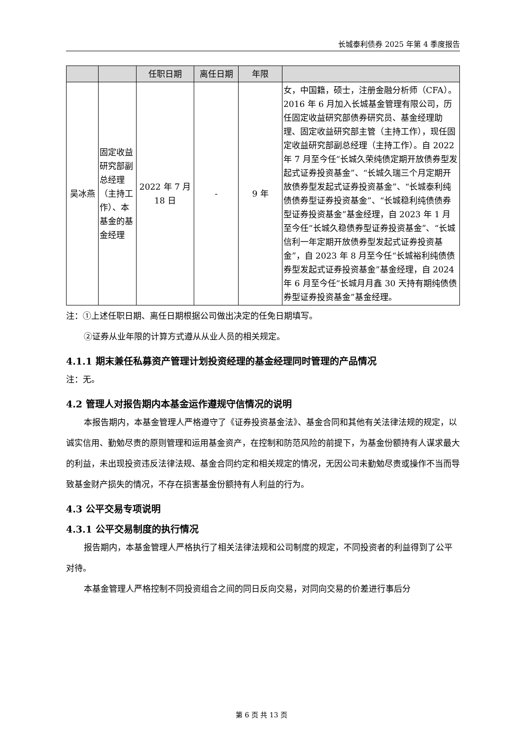长城泰利债券 2025 年第 4 季度报告
| | | 任职日期 | 离任日期 | 年限 | |
| --- | --- | --- | --- | --- | --- |
| 吴冰燕 | 固定收益研究部副总经理（主持工作）、本基金的基金经理 | 2022 年 7 月 18 日 | - | 9 年 | 女，中国籍，硕士，注册金融分析师（CFA）。2016 年 6 月加入长城基金管理有限公司，历任固定收益研究部债券研究员、基金经理助理、固定收益研究部主管（主持工作），现任固定收益研究部副总经理（主持工作）。自 2022 年 7 月至今任“长城久荣纯债定期开放债券型发起式证券投资基金”、“长城久瑞三个月定期开放债券型发起式证券投资基金”、“长城泰利纯债债券型证券投资基金”、“长城稳利纯债债券型证券投资基金”基金经理，自 2023 年 1 月至今任“长城久稳债券型证券投资基金”、“长城信利一年定期开放债券型发起式证券投资基金”，自 2023 年 8 月至今任“长城裕利纯债债券型发起式证券投资基金”基金经理，自 2024 年 6 月至今任“长城月月鑫 30 天持有期纯债债券型证券投资基金”基金经理。 |
注：①上述任职日期、离任日期根据公司做出决定的任免日期填写。
②证券从业年限的计算方式遵从从业人员的相关规定。
4.1.1 期末兼任私募资产管理计划投资经理的基金经理同时管理的产品情况
注：无。
4.2 管理人对报告期内本基金运作遵规守信情况的说明
本报告期内，本基金管理人严格遵守了《证券投资基金法》、基金合同和其他有关法律法规的规定，以诚实信用、勤勉尽责的原则管理和运用基金资产，在控制和防范风险的前提下，为基金份额持有人谋求最大的利益，未出现投资违反法律法规、基金合同约定和相关规定的情况，无因公司未勤勉尽责或操作不当而导致基金财产损失的情况，不存在损害基金份额持有人利益的行为。
4.3 公平交易专项说明
4.3.1 公平交易制度的执行情况
报告期内，本基金管理人严格执行了相关法律法规和公司制度的规定，不同投资者的利益得到了公平对待。
本基金管理人严格控制不同投资组合之间的同日反向交易，对同向交易的价差进行事后分
第 6 页 共 13 页